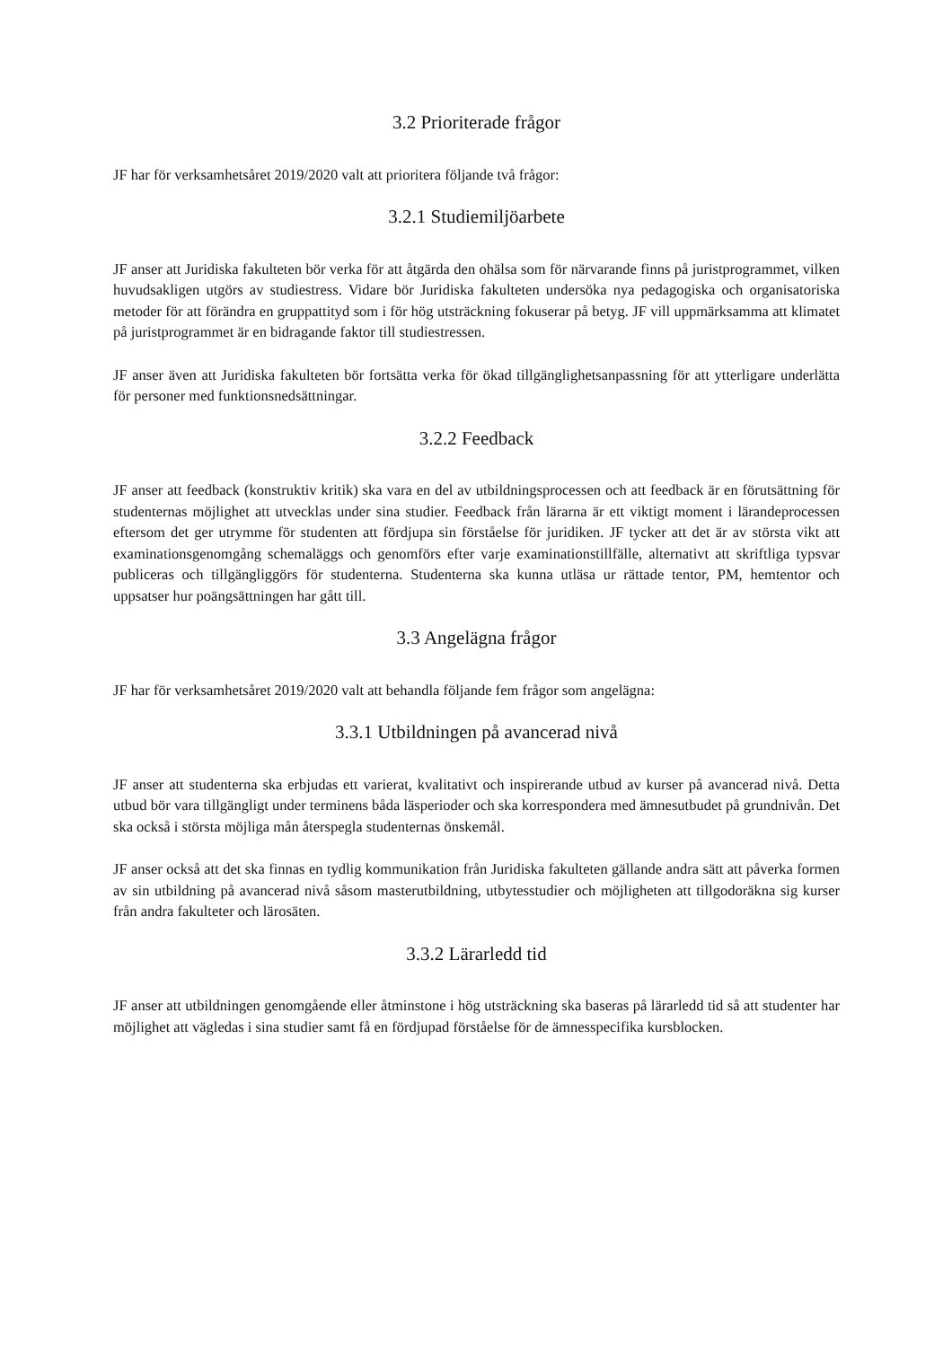3.2 Prioriterade frågor
JF har för verksamhetsåret 2019/2020 valt att prioritera följande två frågor:
3.2.1 Studiemiljöarbete
JF anser att Juridiska fakulteten bör verka för att åtgärda den ohälsa som för närvarande finns på juristprogrammet, vilken huvudsakligen utgörs av studiestress. Vidare bör Juridiska fakulteten undersöka nya pedagogiska och organisatoriska metoder för att förändra en gruppattityd som i för hög utsträckning fokuserar på betyg. JF vill uppmärksamma att klimatet på juristprogrammet är en bidragande faktor till studiestressen.
JF anser även att Juridiska fakulteten bör fortsätta verka för ökad tillgänglighetsanpassning för att ytterligare underlätta för personer med funktionsnedsättningar.
3.2.2 Feedback
JF anser att feedback (konstruktiv kritik) ska vara en del av utbildningsprocessen och att feedback är en förutsättning för studenternas möjlighet att utvecklas under sina studier. Feedback från lärarna är ett viktigt moment i lärandeprocessen eftersom det ger utrymme för studenten att fördjupa sin förståelse för juridiken. JF tycker att det är av största vikt att examinationsgenomgång schemaläggs och genomförs efter varje examinationstillfälle, alternativt att skriftliga typsvar publiceras och tillgängliggörs för studenterna. Studenterna ska kunna utläsa ur rättade tentor, PM, hemtentor och uppsatser hur poängsättningen har gått till.
3.3 Angelägna frågor
JF har för verksamhetsåret 2019/2020 valt att behandla följande fem frågor som angelägna:
3.3.1 Utbildningen på avancerad nivå
JF anser att studenterna ska erbjudas ett varierat, kvalitativt och inspirerande utbud av kurser på avancerad nivå. Detta utbud bör vara tillgängligt under terminens båda läsperioder och ska korrespondera med ämnesutbudet på grundnivån. Det ska också i största möjliga mån återspegla studenternas önskemål.
JF anser också att det ska finnas en tydlig kommunikation från Juridiska fakulteten gällande andra sätt att påverka formen av sin utbildning på avancerad nivå såsom masterutbildning, utbytesstudier och möjligheten att tillgodoräkna sig kurser från andra fakulteter och lärosäten.
3.3.2 Lärarledd tid
JF anser att utbildningen genomgående eller åtminstone i hög utsträckning ska baseras på lärarledd tid så att studenter har möjlighet att vägledas i sina studier samt få en fördjupad förståelse för de ämnesspecifika kursblocken.